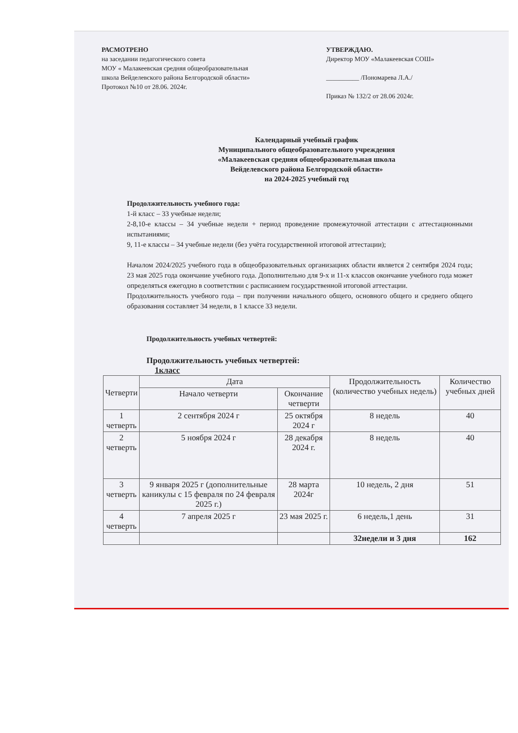РАСМОТРЕНО
на заседании педагогического совета
МОУ « Малакеевская средняя общеобразовательная
школа Вейделевского района Белгородской области»
Протокол №10 от 28.06. 2024г.
УТВЕРЖДАЮ.
Директор МОУ «Малакеевская СОШ»
__________ /Пономарева Л.А./
Приказ № 132/2 от 28.06 2024г.
Календарный учебный график
Муниципального общеобразовательного учреждения
«Малакеевская средняя общеобразовательная школа
Вейделевского района Белгородской области»
на 2024-2025 учебный год
Продолжительность учебного года:
1-й класс – 33 учебные недели;
2-8,10-е классы – 34 учебные недели + период проведение промежуточной аттестации с аттестационными испытаниями;
9, 11-е классы – 34 учебные недели (без учёта государственной итоговой аттестации);
Началом 2024/2025 учебного года в общеобразовательных организациях области является 2 сентября 2024 года; 23 мая 2025 года окончание учебного года. Дополнительно для 9-х и 11-х классов окончание учебного года может определяться ежегодно в соответствии с расписанием государственной итоговой аттестации.
Продолжительность учебного года – при получении начального общего, основного общего и среднего общего образования составляет 34 недели, в 1 классе 33 недели.
Продолжительность учебных четвертей:
Продолжительность учебных четвертей:
1класс
| Четверти | Дата | | Продолжительность (количество учебных недель) | Количество учебных дней |
| --- | --- | --- | --- | --- |
| | Начало четверти | Окончание четверти | | |
| 1 четверть | 2 сентября 2024 г | 25 октября 2024 г | 8 недель | 40 |
| 2 четверть | 5 ноября 2024 г | 28 декабря 2024 г. | 8 недель | 40 |
| 3 четверть | 9 января 2025 г (дополнительные каникулы с 15 февраля по 24 февраля 2025 г.) | 28 марта 2024г | 10 недель, 2 дня | 51 |
| 4 четверть | 7 апреля 2025 г | 23 мая 2025 г. | 6 недель,1 день | 31 |
| | | | 32недели и 3 дня | 162 |